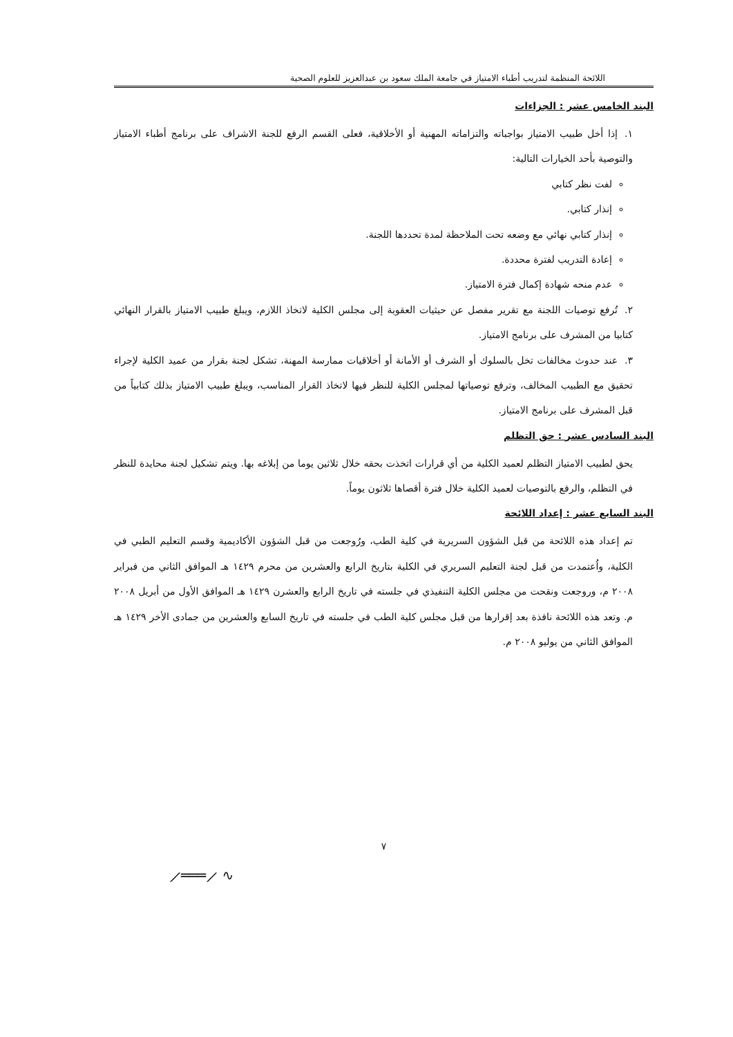اللائحة المنظمة لتدريب أطباء الامتياز في جامعة الملك سعود بن عبدالعزيز للعلوم الصحية
البند الخامس عشر : الجزاءات
١. إذا أخل طبيب الامتياز بواجباته والتزاماته المهنية أو الأخلاقية، فعلى القسم الرفع للجنة الاشراف على برنامج أطباء الامتياز والتوصية بأحد الخيارات التالية:
لفت نظر كتابي
إنذار كتابي.
إنذار كتابي نهائي مع وضعه تحت الملاحظة لمدة تحددها اللجنة.
إعادة التدريب لفترة محددة.
عدم منحه شهادة إكمال فترة الامتياز.
٢. تُرفع توصيات اللجنة مع تقرير مفصل عن حيثيات العقوبة إلى مجلس الكلية لاتخاذ اللازم، ويبلغ طبيب الامتياز بالقرار النهائي كتابيا من المشرف على برنامج الامتياز.
٣. عند حدوث مخالفات تخل بالسلوك أو الشرف أو الأمانة أو أخلاقيات ممارسة المهنة، تشكل لجنة بقرار من عميد الكلية لإجراء تحقيق مع الطبيب المخالف، وترفع توصياتها لمجلس الكلية للنظر فيها لاتخاذ القرار المناسب، ويبلغ طبيب الامتياز بذلك كتابياً من قبل المشرف على برنامج الامتياز.
البند السادس عشر : حق التظلم
يحق لطبيب الامتياز التظلم لعميد الكلية من أي قرارات اتخذت بحقه خلال ثلاثين يوما من إبلاغه بها. ويتم تشكيل لجنة محايدة للنظر في التظلم، والرفع بالتوصيات لعميد الكلية خلال فترة أقصاها ثلاثون يوماً.
البند السابع عشر : إعداد اللائحة
تم إعداد هذه اللائحة من قبل الشؤون السريرية في كلية الطب، ورُوجعت من قبل الشؤون الأكاديمية وقسم التعليم الطبي في الكلية، واُعتمدت من قبل لجنة التعليم السريري في الكلية بتاريخ الرابع والعشرين من محرم ١٤٢٩ هـ الموافق الثاني من فبراير ٢٠٠٨ م، وروجعت ونقحت من مجلس الكلية التنفيذي في جلسته في تاريخ الرابع والعشرن ١٤٢٩ هـ الموافق الأول من أبريل ٢٠٠٨ م. وتعد هذه اللائحة نافذة بعد إقرارها من قبل مجلس كلية الطب في جلسته في تاريخ السابع والعشرين من جمادى الأخر ١٤٢٩ هـ الموافق الثاني من يوليو ٢٠٠٨ م.
٧
⟋═══⟋ ∿